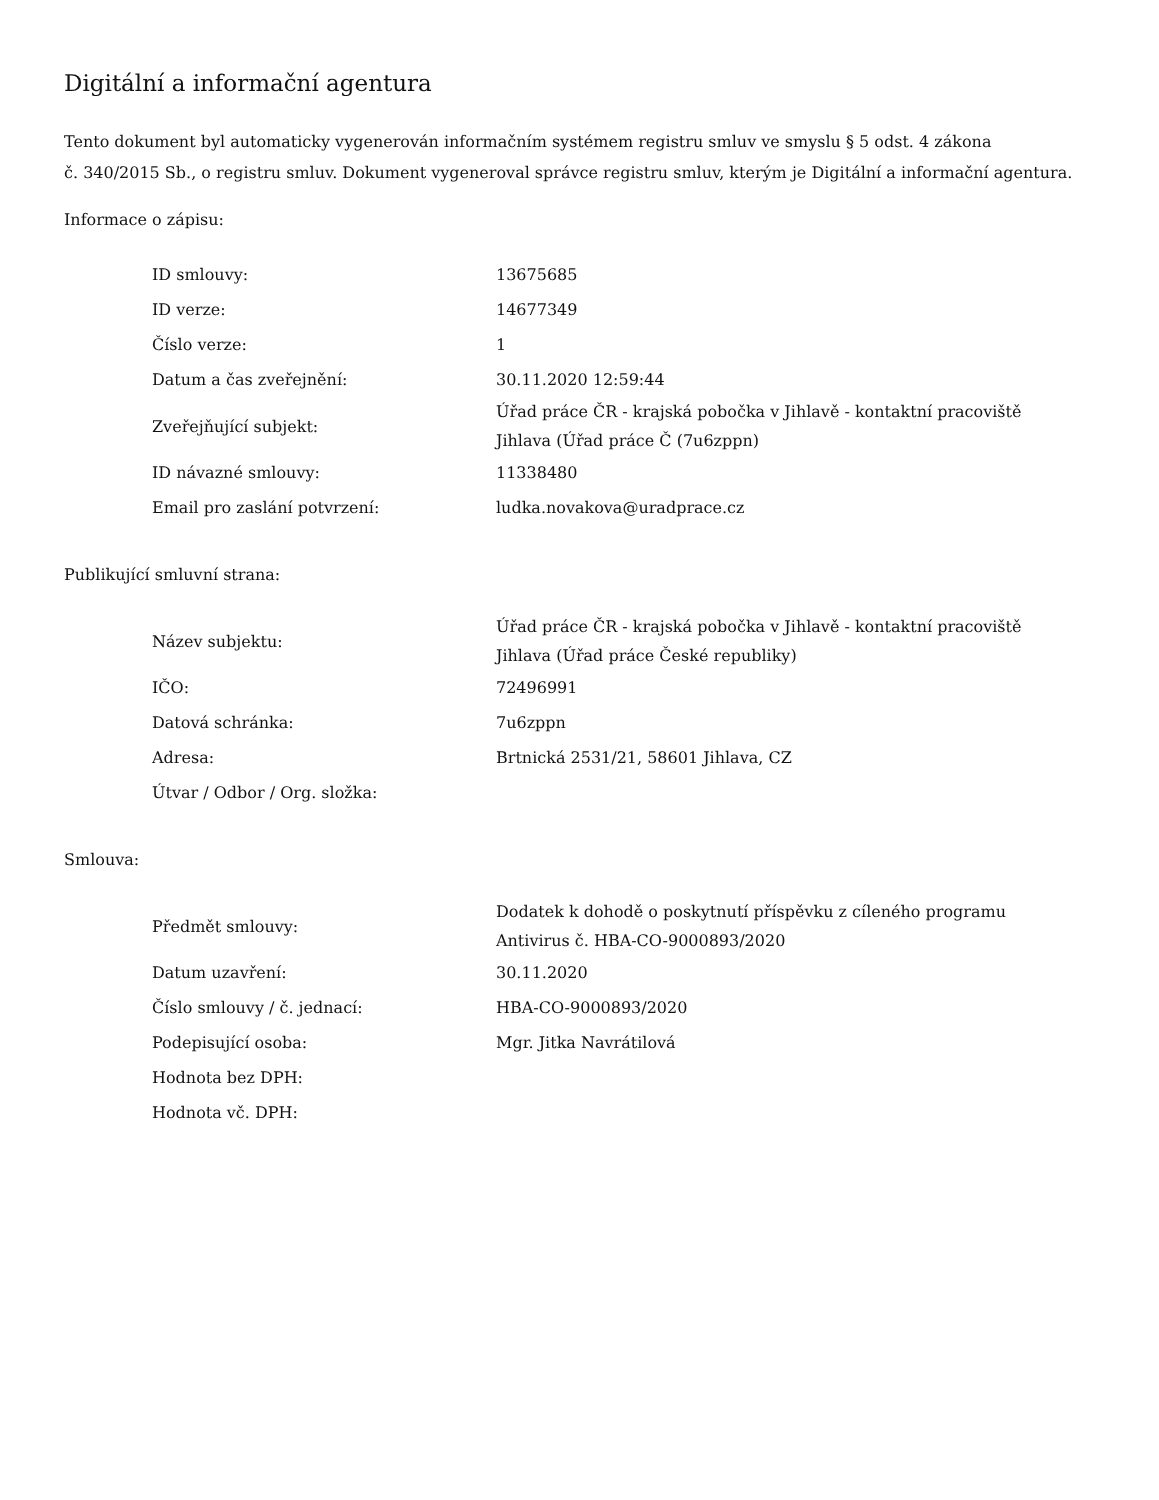Digitální a informační agentura
Tento dokument byl automaticky vygenerován informačním systémem registru smluv ve smyslu § 5 odst. 4 zákona
č. 340/2015 Sb., o registru smluv. Dokument vygeneroval správce registru smluv, kterým je Digitální a informační agentura.
Informace o zápisu:
| ID smlouvy: | 13675685 |
| ID verze: | 14677349 |
| Číslo verze: | 1 |
| Datum a čas zveřejnění: | 30.11.2020 12:59:44 |
| Zveřejňující subjekt: | Úřad práce ČR - krajská pobočka v Jihlavě - kontaktní pracoviště Jihlava (Úřad práce Č (7u6zppn) |
| ID návazné smlouvy: | 11338480 |
| Email pro zaslání potvrzení: | ludka.novakova@uradprace.cz |
Publikující smluvní strana:
| Název subjektu: | Úřad práce ČR - krajská pobočka v Jihlavě - kontaktní pracoviště Jihlava (Úřad práce České republiky) |
| IČO: | 72496991 |
| Datová schránka: | 7u6zppn |
| Adresa: | Brtnická 2531/21, 58601 Jihlava, CZ |
| Útvar / Odbor / Org. složka: | |
Smlouva:
| Předmět smlouvy: | Dodatek k dohodě o poskytnutí příspěvku z cíleného programu Antivirus č. HBA-CO-9000893/2020 |
| Datum uzavření: | 30.11.2020 |
| Číslo smlouvy / č. jednací: | HBA-CO-9000893/2020 |
| Podepisující osoba: | Mgr. Jitka Navrátilová |
| Hodnota bez DPH: | |
| Hodnota vč. DPH: | |